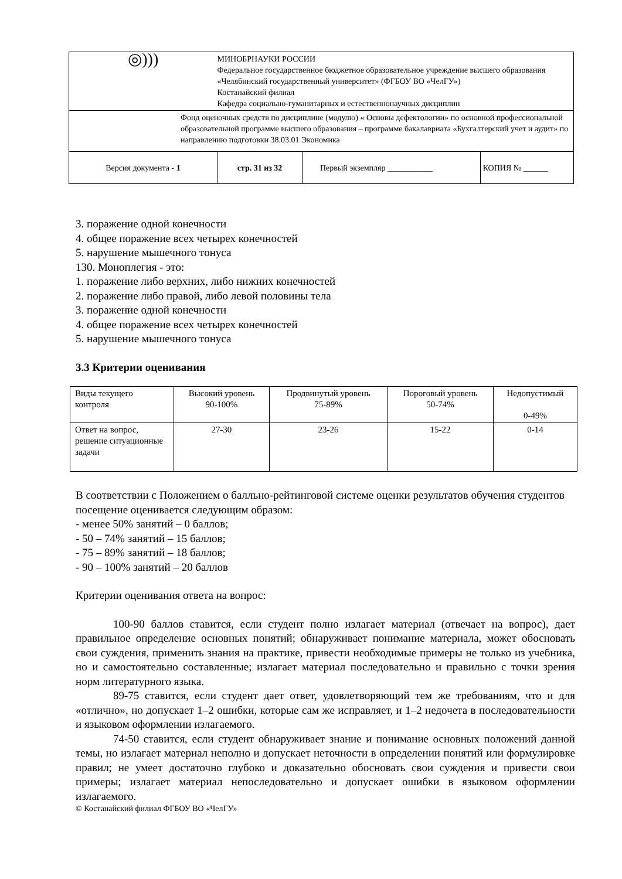| ◎))) | МИНОБРНАУКИ РОССИИ Федеральное государственное бюджетное образовательное учреждение высшего образования «Челябинский государственный университет» (ФГБОУ ВО «ЧелГУ») Костанайский филиал Кафедра социально-гуманитарных и естественнонаучных дисциплин | | |
| Фонд оценочных средств по дисциплине (модулю) « Основы дефектологии» по основной профессиональной образовательной программе высшего образования – программе бакалавриата «Бухгалтерский учет и аудит» по направлению подготовки 38.03.01 Экономика | | | |
| Версия документа - 1 | стр. 31 из 32 | Первый экземпляр ___________ | КОПИЯ № ______ |
3. поражение одной конечности
4. общее поражение всех четырех конечностей
5. нарушение мышечного тонуса
130. Моноплегия - это:
1. поражение либо верхних, либо нижних конечностей
2. поражение либо правой, либо левой половины тела
3. поражение одной конечности
4. общее поражение всех четырех конечностей
5. нарушение мышечного тонуса
3.3 Критерии оценивания
| Виды текущего контроля | Высокий уровень 90-100% | Продвинутый уровень 75-89% | Пороговый уровень 50-74% | Недопустимый 0-49% |
| Ответ на вопрос, решение ситуационные задачи | 27-30 | 23-26 | 15-22 | 0-14 |
В соответствии с Положением о балльно-рейтинговой системе оценки результатов обучения студентов посещение оценивается следующим образом:
- менее 50% занятий – 0 баллов;
- 50 – 74% занятий – 15 баллов;
- 75 – 89% занятий – 18 баллов;
- 90 – 100% занятий – 20 баллов
Критерии оценивания ответа на вопрос:
100-90 баллов ставится, если студент полно излагает материал (отвечает на вопрос), дает правильное определение основных понятий; обнаруживает понимание материала, может обосновать свои суждения, применить знания на практике, привести необходимые примеры не только из учебника, но и самостоятельно составленные; излагает материал последовательно и правильно с точки зрения норм литературного языка.
89-75 ставится, если студент дает ответ, удовлетворяющий тем же требованиям, что и для «отлично», но допускает 1–2 ошибки, которые сам же исправляет, и 1–2 недочета в последовательности и языковом оформлении излагаемого.
74-50 ставится, если студент обнаруживает знание и понимание основных положений данной темы, но излагает материал неполно и допускает неточности в определении понятий или формулировке правил; не умеет достаточно глубоко и доказательно обосновать свои суждения и привести свои примеры; излагает материал непоследовательно и допускает ошибки в языковом оформлении излагаемого.
© Костанайский филиал ФГБОУ ВО «ЧелГУ»